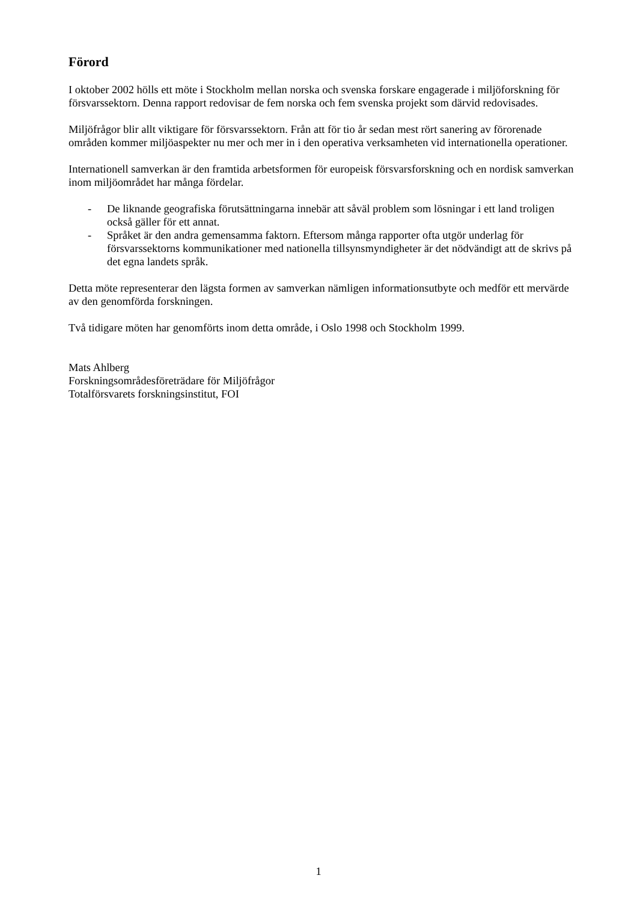Förord
I oktober 2002 hölls ett möte i Stockholm mellan norska och svenska forskare engagerade i miljöforskning för försvarssektorn. Denna rapport redovisar de fem norska och fem svenska projekt som därvid redovisades.
Miljöfrågor blir allt viktigare för försvarssektorn. Från att för tio år sedan mest rört sanering av förorenade områden kommer miljöaspekter nu mer och mer in i den operativa verksamheten vid internationella operationer.
Internationell samverkan är den framtida arbetsformen för europeisk försvarsforskning och en nordisk samverkan inom miljöområdet har många fördelar.
- De liknande geografiska förutsättningarna innebär att såväl problem som lösningar i ett land troligen också gäller för ett annat.
- Språket är den andra gemensamma faktorn. Eftersom många rapporter ofta utgör underlag för försvarssektorns kommunikationer med nationella tillsynsmyndigheter är det nödvändigt att de skrivs på det egna landets språk.
Detta möte representerar den lägsta formen av samverkan nämligen informationsutbyte och medför ett mervärde av den genomförda forskningen.
Två tidigare möten har genomförts inom detta område, i Oslo 1998 och Stockholm 1999.
Mats Ahlberg
Forskningsområdesföreträdare för Miljöfrågor
Totalförsvarets forskningsinstitut, FOI
1